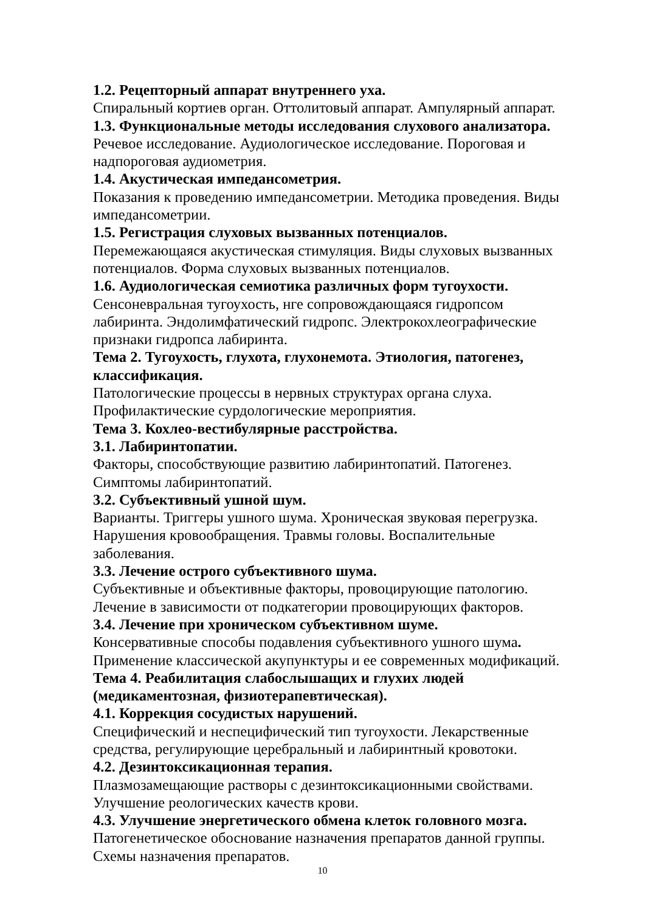1.2. Рецепторный аппарат внутреннего уха.
Спиральный кортиев орган. Оттолитовый аппарат. Ампулярный аппарат.
1.3. Функциональные методы исследования слухового анализатора.
Речевое исследование. Аудиологическое исследование. Пороговая и надпороговая аудиометрия.
1.4. Акустическая импедансометрия.
Показания к проведению импедансометрии. Методика проведения. Виды импедансометрии.
1.5. Регистрация слуховых вызванных потенциалов.
Перемежающаяся акустическая стимуляция. Виды слуховых вызванных потенциалов. Форма слуховых вызванных потенциалов.
1.6. Аудиологическая семиотика различных форм тугоухости.
Сенсоневральная тугоухость, нге сопровождающаяся гидропсом
лабиринта. Эндолимфатический гидропс. Электрокохлеографические
признаки гидропса лабиринта.
Тема 2. Тугоухость, глухота, глухонемота. Этиология, патогенез,
классификация.
Патологические процессы в нервных структурах органа слуха.
Профилактические сурдологические мероприятия.
Тема 3. Кохлео-вестибулярные расстройства.
3.1. Лабиринтопатии.
Факторы, способствующие развитию лабиринтопатий. Патогенез.
Симптомы лабиринтопатий.
3.2. Субъективный ушной шум.
Варианты. Триггеры ушного шума. Хроническая звуковая перегрузка.
Нарушения кровообращения. Травмы головы. Воспалительные
заболевания.
3.3. Лечение острого субъективного шума.
Субъективные и объективные факторы, провоцирующие патологию.
Лечение в зависимости от подкатегории провоцирующих факторов.
3.4. Лечение при хроническом субъективном шуме.
Консервативные способы подавления субъективного ушного шума.
Применение классической акупунктуры и ее современных модификаций.
Тема 4. Реабилитация слабослышащих и глухих людей
(медикаментозная, физиотерапевтическая).
4.1. Коррекция сосудистых нарушений.
Специфический и неспецифический тип тугоухости. Лекарственные
средства, регулирующие церебральный и лабиринтный кровотоки.
4.2. Дезинтоксикационная терапия.
Плазмозамещающие растворы с дезинтоксикационными свойствами.
Улучшение реологических качеств крови.
4.3. Улучшение энергетического обмена клеток головного мозга.
Патогенетическое обоснование назначения препаратов данной группы.
Схемы назначения препаратов.
10